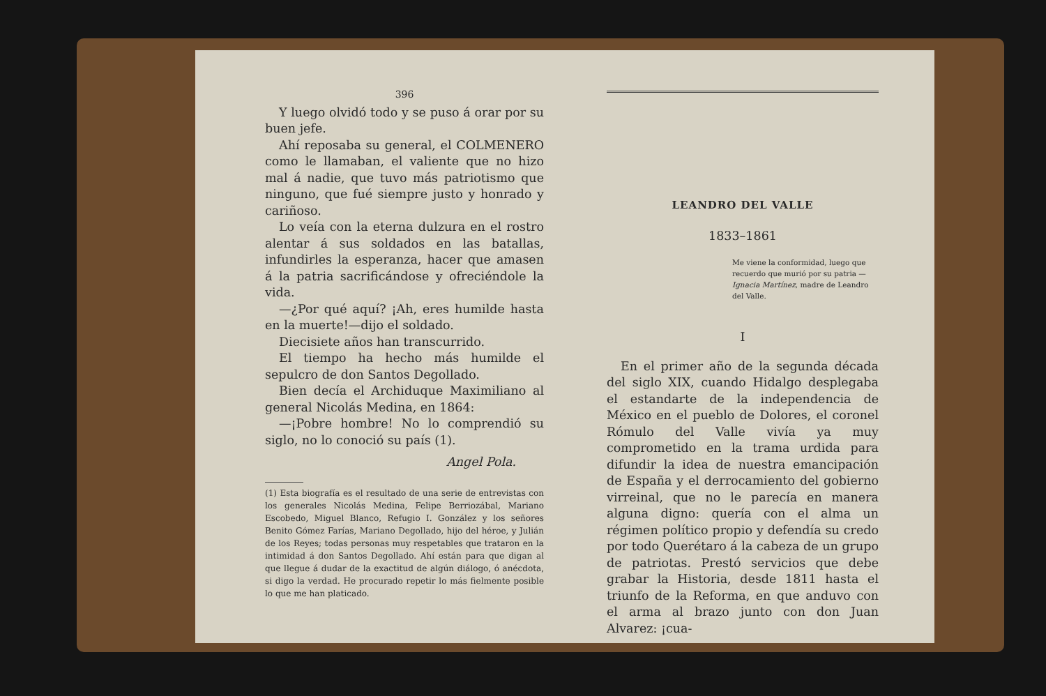396
Y luego olvidó todo y se puso á orar por su buen jefe.
Ahí reposaba su general, el COLMENERO como le llamaban, el valiente que no hizo mal á nadie, que tuvo más patriotismo que ninguno, que fué siempre justo y honrado y cariñoso.
Lo veía con la eterna dulzura en el rostro alentar á sus soldados en las batallas, infundirles la esperanza, hacer que amasen á la patria sacrificándose y ofreciéndole la vida.
—¿Por qué aquí? ¡Ah, eres humilde hasta en la muerte!—dijo el soldado.
Diecisiete años han transcurrido.
El tiempo ha hecho más humilde el sepulcro de don Santos Degollado.
Bien decía el Archiduque Maximiliano al general Nicolás Medina, en 1864:
—¡Pobre hombre! No lo comprendió su siglo, no lo conoció su país (1).
Angel Pola.
(1) Esta biografía es el resultado de una serie de entrevistas con los generales Nicolás Medina, Felipe Berriozábal, Mariano Escobedo, Miguel Blanco, Refugio I. González y los señores Benito Gómez Farías, Mariano Degollado, hijo del héroe, y Julián de los Reyes; todas personas muy respetables que trataron en la intimidad á don Santos Degollado. Ahí están para que digan al que llegue á dudar de la exactitud de algún diálogo, ó anécdota, si digo la verdad. He procurado repetir lo más fielmente posible lo que me han platicado.
LEANDRO DEL VALLE
1833–1861
Me viene la conformidad, luego que recuerdo que murió por su patria — Ignacia Martínez, madre de Leandro del Valle.
I
En el primer año de la segunda década del siglo XIX, cuando Hidalgo desplegaba el estandarte de la independencia de México en el pueblo de Dolores, el coronel Rómulo del Valle vivía ya muy comprometido en la trama urdida para difundir la idea de nuestra emancipación de España y el derrocamiento del gobierno virreinal, que no le parecía en manera alguna digno: quería con el alma un régimen político propio y defendía su credo por todo Querétaro á la cabeza de un grupo de patriotas. Prestó servicios que debe grabar la Historia, desde 1811 hasta el triunfo de la Reforma, en que anduvo con el arma al brazo junto con don Juan Alvarez: ¡cua-